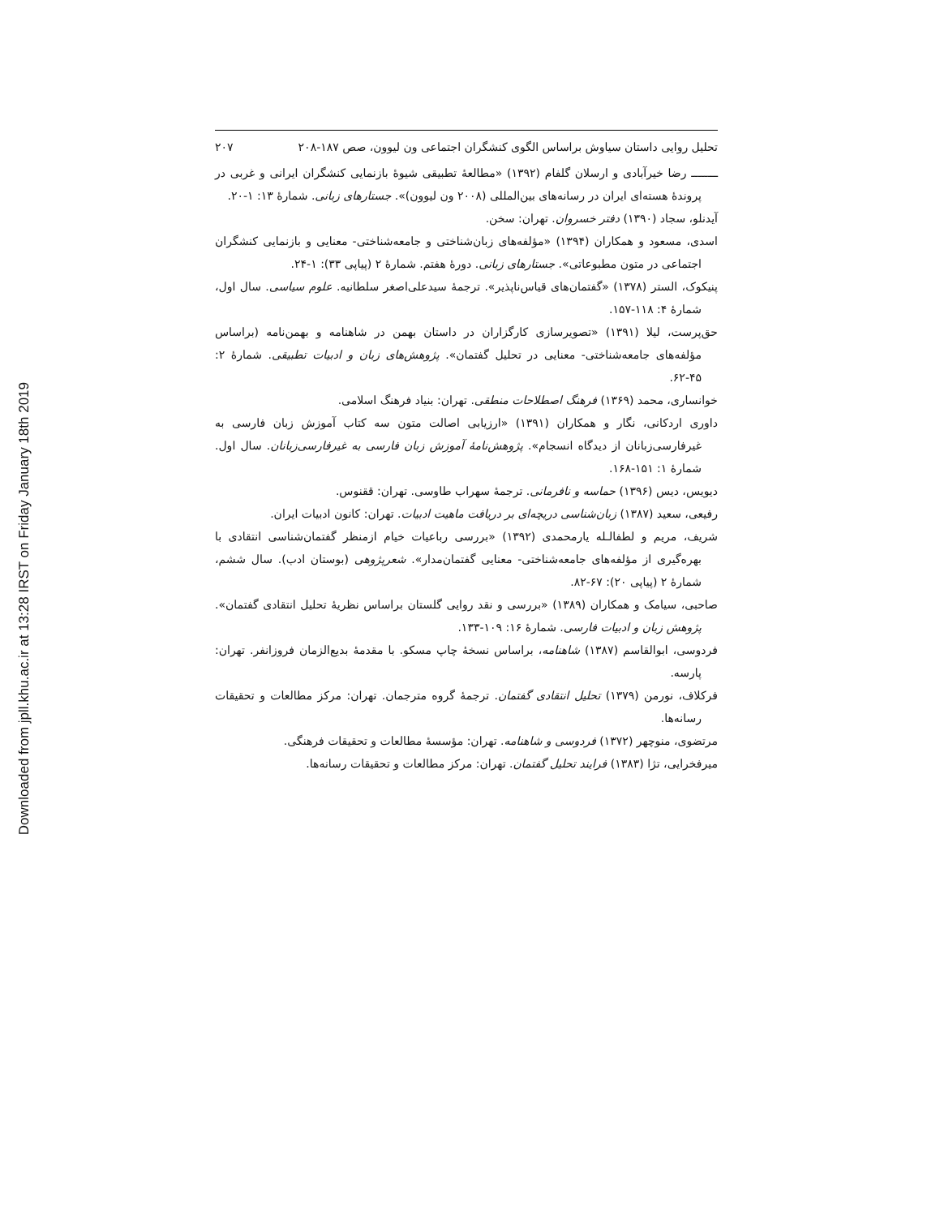Downloaded from jpll.khu.ac.ir at 13:28 IRST on Friday January 18th 2019
تحلیل روایی داستان سیاوش براساس الگوی کنشگران اجتماعی ون لیوون، صص ۱۸۷-۲۰۸ ۲۰۷
ــــــــ رضا خیرآبادی و ارسلان گلفام (۱۳۹۲) «مطالعهٔ تطبیقی شیوهٔ بازنمایی کنشگران ایرانی و غربی در پروندهٔ هسته‌ای ایران در رسانه‌های بین‌المللی (۲۰۰۸ ون لیوون)». جستارهای زبانی. شمارهٔ ۱۳: ۱-۲۰.
آیدنلو، سجاد (۱۳۹۰) دفتر خسروان. تهران: سخن.
اسدی، مسعود و همکاران (۱۳۹۴) «مؤلفه‌های زبان‌شناختی و جامعه‌شناختی- معنایی و بازنمایی کنشگران اجتماعی در متون مطبوعاتی». جستارهای زبانی. دورهٔ هفتم. شمارهٔ ۲ (پیاپی ۳۳): ۱-۲۴.
پنیکوک، الستر (۱۳۷۸) «گفتمان‌های قیاس‌ناپذیر». ترجمهٔ سیدعلی‌اصغر سلطانیه. علوم سیاسی. سال اول، شمارهٔ ۴: ۱۱۸-۱۵۷.
حق‌پرست، لیلا (۱۳۹۱) «تصویرسازی کارگزاران در داستان بهمن در شاهنامه و بهمن‌نامه (براساس مؤلفه‌های جامعه‌شناختی- معنایی در تحلیل گفتمان». پژوهش‌های زبان و ادبیات تطبیقی. شمارهٔ ۲: ۴۵-۶۲.
خوانساری، محمد (۱۳۶۹) فرهنگ اصطلاحات منطقی. تهران: بنیاد فرهنگ اسلامی.
داوری اردکانی، نگار و همکاران (۱۳۹۱) «ارزیابی اصالت متون سه کتاب آموزش زبان فارسی به غیرفارسی‌زبانان از دیدگاه انسجام». پژوهش‌نامهٔ آموزش زبان فارسی به غیرفارسی‌زبانان. سال اول. شمارهٔ ۱: ۱۵۱-۱۶۸.
دیویس، دیس (۱۳۹۶) حماسه و نافرمانی. ترجمهٔ سهراب طاوسی. تهران: ققنوس.
رفیعی، سعید (۱۳۸۷) زبان‌شناسی دریچه‌ای بر دریافت ماهیت ادبیات. تهران: کانون ادبیات ایران.
شریف، مریم و لطفالـله یارمحمدی (۱۳۹۲) «بررسی رباعیات خیام ازمنظر گفتمان‌شناسی انتقادی با بهره‌گیری از مؤلفه‌های جامعه‌شناختی- معنایی گفتمان‌مدار». شعرپژوهی (بوستان ادب). سال ششم، شمارهٔ ۲ (پیاپی ۲۰): ۶۷-۸۲.
صاحبی، سیامک و همکاران (۱۳۸۹) «بررسی و نقد روایی گلستان براساس نظریهٔ تحلیل انتقادی گفتمان». پژوهش زبان و ادبیات فارسی. شمارهٔ ۱۶: ۱۰۹-۱۳۳.
فردوسی، ابوالقاسم (۱۳۸۷) شاهنامه، براساس نسخهٔ چاپ مسکو. با مقدمهٔ بدیع‌الزمان فروزانفر. تهران: پارسه.
فرکلاف، نورمن (۱۳۷۹) تحلیل انتقادی گفتمان. ترجمهٔ گروه مترجمان. تهران: مرکز مطالعات و تحقیقات رسانه‌ها.
مرتضوی، منوچهر (۱۳۷۲) فردوسی و شاهنامه. تهران: مؤسسهٔ مطالعات و تحقیقات فرهنگی.
میرفخرایی، تژا (۱۳۸۳) فرایند تحلیل گفتمان. تهران: مرکز مطالعات و تحقیقات رسانه‌ها.